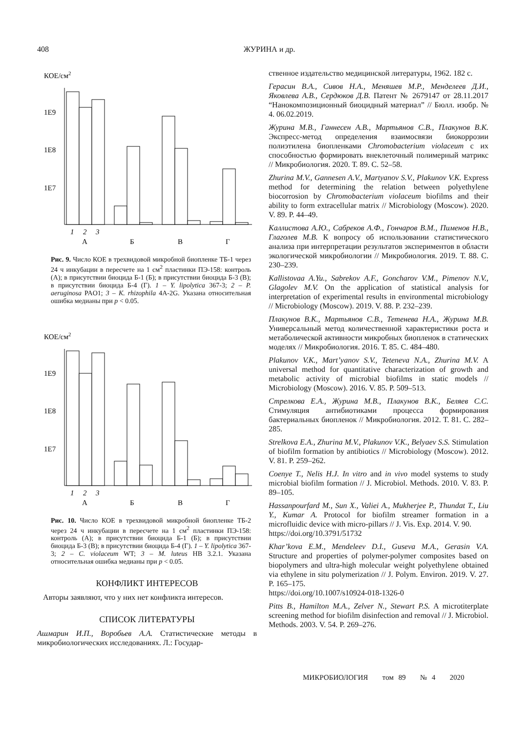408 ЖУРИНА и др.
КОЕ/см2
1E9
1E8
1E7
1
2
3
А
Б
В
Г
Рис. 9. Число КОЕ в трехвидовой микробной биопленке ТБ-1 через 24 ч инкубации в пересчете на 1 см<sup>2</sup> пластинки ПЭ-158: контроль (А); в присутствии биоцида Б-1 (Б); в присутствии биоцида Б-3 (В); в присутствии биоцида Б-4 (Г). 1 – Y. lipolytica 367-3; 2 – P. aeruginosa PAO1; 3 – K. rhizophila 4A-2G. Указана относительная ошибка медианы при p < 0.05.
КОЕ/см2
1E9
1E8
1E7
1
2
3
А
Б
В
Г
Рис. 10. Число КОЕ в трехвидовой микробной биопленке ТБ-2 через 24 ч инкубации в пересчете на 1 см<sup>2</sup> пластинки ПЭ-158: контроль (А); в присутствии биоцида Б-1 (Б); в присутствии биоцида Б-3 (В); в присутствии биоцида Б-4 (Г). 1 – Y. lipolytica 367-3; 2 – C. violaceum WT; 3 – M. luteus HB 3.2.1. Указана относительная ошибка медианы при p < 0.05.
КОНФЛИКТ ИНТЕРЕСОВ
Авторы заявляют, что у них нет конфликта интересов.
СПИСОК ЛИТЕРАТУРЫ
Ашмарин И.П., Воробьев А.А. Статистические методы в микробиологических исследованиях. Л.: Государ-
ственное издательство медицинской литературы, 1962. 182 с.
Герасин В.А., Сивов Н.А., Меняшев М.Р., Менделеев Д.И., Яковлева А.В., Сердюков Д.В. Патент № 2679147 от 28.11.2017 “Нанокомпозиционный биоцидный материал” // Бюлл. изобр. № 4. 06.02.2019.
Журина М.В., Ганнесен А.В., Мартьянов С.В., Плакунов В.К. Экспресс-метод определения взаимосвязи биокоррозии полиэтилена биопленками Chromobacterium violaceum с их способностью формировать внеклеточный полимерный матрикс // Микробиология. 2020. Т. 89. С. 52–58.
Zhurina M.V., Gannesen A.V., Martyanov S.V., Plakunov V.K. Express method for determining the relation between polyethylene biocorrosion by Chromobacterium violaceum biofilms and their ability to form extracellular matrix // Microbiology (Moscow). 2020. V. 89. P. 44–49.
Каллистова А.Ю., Сабреков А.Ф., Гончаров В.М., Пименов Н.В., Глаголев М.В. К вопросу об использовании статистического анализа при интерпретации результатов экспериментов в области экологической микробиологии // Микробиология. 2019. Т. 88. С. 230–239.
Kallistovaa A.Yu., Sabrekov A.F., Goncharov V.M., Pimenov N.V., Glagolev M.V. On the application of statistical analysis for interpretation of experimental results in environmental microbiology // Microbiology (Moscow). 2019. V. 88. P. 232–239.
Плакунов В.К., Мартьянов С.В., Тетенева Н.А., Журина М.В. Универсальный метод количественной характеристики роста и метаболической активности микробных биопленок в статических моделях // Микробиология. 2016. Т. 85. С. 484–480.
Plakunov V.K., Mart’yanov S.V., Teteneva N.A., Zhurina M.V. A universal method for quantitative characterization of growth and metabolic activity of microbial biofilms in static models // Microbiology (Moscow). 2016. V. 85. P. 509–513.
Стрелкова Е.А., Журина М.В., Плакунов В.К., Беляев С.С. Стимуляция антибиотиками процесса формирования бактериальных биопленок // Микробиология. 2012. Т. 81. С. 282–285.
Strelkova E.A., Zhurina M.V., Plakunov V.K., Belyaev S.S. Stimulation of biofilm formation by antibiotics // Microbiology (Moscow). 2012. V. 81. P. 259–262.
Coenye T., Nelis H.J. In vitro and in vivo model systems to study microbial biofilm formation // J. Microbiol. Methods. 2010. V. 83. P. 89–105.
Hassanpourfard M., Sun X., Valiei A., Mukherjee P., Thundat T., Liu Y., Kumar A. Protocol for biofilm streamer formation in a microfluidic device with micro-pillars // J. Vis. Exp. 2014. V. 90.
https://doi.org/10.3791/51732
Khar’kova E.M., Mendeleev D.I., Guseva M.A., Gerasin V.A. Structure and properties of polymer-polymer composites based on biopolymers and ultra-high molecular weight polyethylene obtained via ethylene in situ polymerization // J. Polym. Environ. 2019. V. 27. P. 165–175.
https://doi.org/10.1007/s10924-018-1326-0
Pitts B., Hamilton M.A., Zelver N., Stewart P.S. A microtiterplate screening method for biofilm disinfection and removal // J. Microbiol. Methods. 2003. V. 54. P. 269–276.
МИКРОБИОЛОГИЯ том 89 № 4 2020